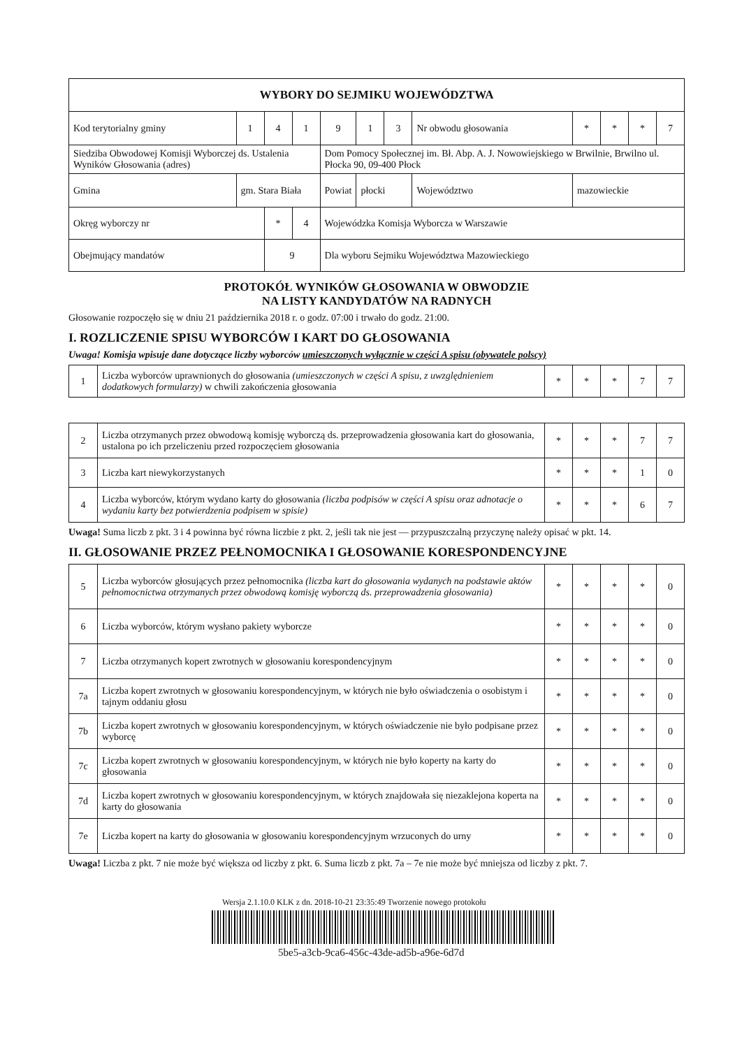| WYBORY DO SEJMIKU WOJEWÓDZTWA | | | | | | | | | | | | | | |
| Kod terytorialny gminy | | 1 | 4 | 1 | 9 | 1 | 3 | Nr obwodu głosowania | | | * | * | * | 7 |
| Siedziba Obwodowej Komisji Wyborczej ds. Ustalenia Wyników Głosowania (adres) | | | | | Dom Pomocy Społecznej im. Bł. Abp. A. J. Nowowiejskiego w Brwilnie, Brwilno ul. Płocka 90, 09-400 Płock | | | | | | | | | |
| Gmina | gm. Stara Biała | | | | Powiat | płocki | | | Województwo | mazowieckie | | | | |
| Okręg wyborczy nr | | | * | 4 | Wojewódzka Komisja Wyborcza w Warszawie | | | | | | | | | |
| Obejmujący mandatów | | | 9 | | Dla wyboru Sejmiku Województwa Mazowieckiego | | | | | | | | | |
PROTOKÓŁ WYNIKÓW GŁOSOWANIA W OBWODZIE
NA LISTY KANDYDATÓW NA RADNYCH
Głosowanie rozpoczęło się w dniu 21 października 2018 r. o godz. 07:00 i trwało do godz. 21:00.
I. ROZLICZENIE SPISU WYBORCÓW I KART DO GŁOSOWANIA
Uwaga! Komisja wpisuje dane dotyczące liczby wyborców umieszczonych wyłącznie w części A spisu (obywatele polscy)
| 1 | Liczba wyborców uprawnionych do głosowania (umieszczonych w części A spisu, z uwzględnieniem dodatkowych formularzy) w chwili zakończenia głosowania | * | * | * | 7 | 7 |
| 2 | Liczba otrzymanych przez obwodową komisję wyborczą ds. przeprowadzenia głosowania kart do głosowania, ustalona po ich przeliczeniu przed rozpoczęciem głosowania | * | * | * | 7 | 7 |
| 3 | Liczba kart niewykorzystanych | * | * | * | 1 | 0 |
| 4 | Liczba wyborców, którym wydano karty do głosowania (liczba podpisów w części A spisu oraz adnotacje o wydaniu karty bez potwierdzenia podpisem w spisie) | * | * | * | 6 | 7 |
Uwaga! Suma liczb z pkt. 3 i 4 powinna być równa liczbie z pkt. 2, jeśli tak nie jest — przypuszczalną przyczynę należy opisać w pkt. 14.
II. GŁOSOWANIE PRZEZ PEŁNOMOCNIKA I GŁOSOWANIE KORESPONDENCYJNE
| 5 | Liczba wyborców głosujących przez pełnomocnika (liczba kart do głosowania wydanych na podstawie aktów pełnomocnictwa otrzymanych przez obwodową komisję wyborczą ds. przeprowadzenia głosowania) | * | * | * | * | 0 |
| 6 | Liczba wyborców, którym wysłano pakiety wyborcze | * | * | * | * | 0 |
| 7 | Liczba otrzymanych kopert zwrotnych w głosowaniu korespondencyjnym | * | * | * | * | 0 |
| 7a | Liczba kopert zwrotnych w głosowaniu korespondencyjnym, w których nie było oświadczenia o osobistym i tajnym oddaniu głosu | * | * | * | * | 0 |
| 7b | Liczba kopert zwrotnych w głosowaniu korespondencyjnym, w których oświadczenie nie było podpisane przez wyborcę | * | * | * | * | 0 |
| 7c | Liczba kopert zwrotnych w głosowaniu korespondencyjnym, w których nie było koperty na karty do głosowania | * | * | * | * | 0 |
| 7d | Liczba kopert zwrotnych w głosowaniu korespondencyjnym, w których znajdowała się niezaklejona koperta na karty do głosowania | * | * | * | * | 0 |
| 7e | Liczba kopert na karty do głosowania w głosowaniu korespondencyjnym wrzuconych do urny | * | * | * | * | 0 |
Uwaga! Liczba z pkt. 7 nie może być większa od liczby z pkt. 6. Suma liczb z pkt. 7a – 7e nie może być mniejsza od liczby z pkt. 7.
Wersja 2.1.10.0 KLK z dn. 2018-10-21 23:35:49 Tworzenie nowego protokołu
5be5-a3cb-9ca6-456c-43de-ad5b-a96e-6d7d